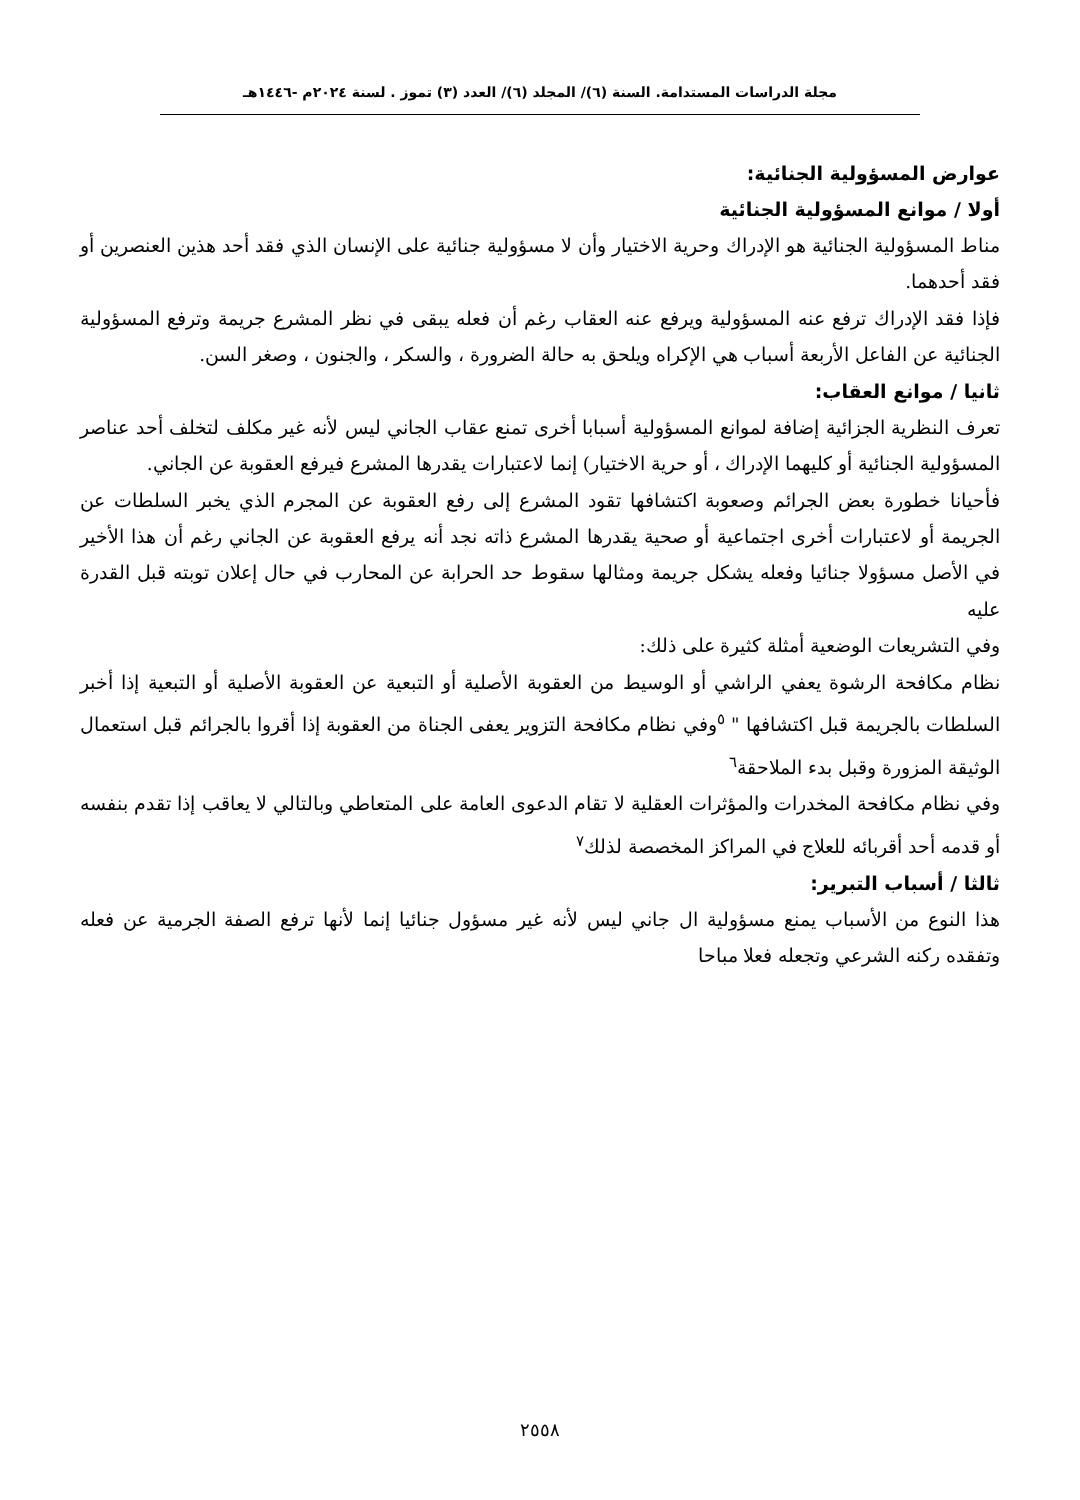مجلة الدراسات المستدامة. السنة (٦)/ المجلد (٦)/ العدد (٣) تموز . لسنة ٢٠٢٤م -١٤٤٦هـ
عوارض المسؤولية الجنائية:
أولا / موانع المسؤولية الجنائية
مناط المسؤولية الجنائية هو الإدراك وحرية الاختيار وأن لا مسؤولية جنائية على الإنسان الذي فقد أحد هذين العنصرين أو فقد أحدهما.
فإذا فقد الإدراك ترفع عنه المسؤولية ويرفع عنه العقاب رغم أن فعله يبقى في نظر المشرع جريمة وترفع المسؤولية الجنائية عن الفاعل الأربعة أسباب هي الإكراه ويلحق به حالة الضرورة ، والسكر ، والجنون ، وصغر السن.
ثانيا / موانع العقاب:
تعرف النظرية الجزائية إضافة لموانع المسؤولية أسبابا أخرى تمنع عقاب الجاني ليس لأنه غير مكلف لتخلف أحد عناصر المسؤولية الجنائية أو كليهما الإدراك ، أو حرية الاختيار) إنما لاعتبارات يقدرها المشرع فيرفع العقوبة عن الجاني.
فأحيانا خطورة بعض الجرائم وصعوبة اكتشافها تقود المشرع إلى رفع العقوبة عن المجرم الذي يخبر السلطات عن الجريمة أو لاعتبارات أخرى اجتماعية أو صحية يقدرها المشرع ذاته نجد أنه يرفع العقوبة عن الجاني رغم أن هذا الأخير في الأصل مسؤولا جنائيا وفعله يشكل جريمة ومثالها سقوط حد الحرابة عن المحارب في حال إعلان توبته قبل القدرة عليه
وفي التشريعات الوضعية أمثلة كثيرة على ذلك:
نظام مكافحة الرشوة يعفي الراشي أو الوسيط من العقوبة الأصلية أو التبعية عن العقوبة الأصلية أو التبعية إذا أخبر السلطات بالجريمة قبل اكتشافها " <sup>٥</sup>وفي نظام مكافحة التزوير يعفى الجناة من العقوبة إذا أقروا بالجرائم قبل استعمال الوثيقة المزورة وقبل بدء الملاحقة<sup>٦</sup>
وفي نظام مكافحة المخدرات والمؤثرات العقلية لا تقام الدعوى العامة على المتعاطي وبالتالي لا يعاقب إذا تقدم بنفسه أو قدمه أحد أقربائه للعلاج في المراكز المخصصة لذلك<sup>٧</sup>
ثالثا / أسباب التبرير:
هذا النوع من الأسباب يمنع مسؤولية ال جاني ليس لأنه غير مسؤول جنائيا إنما لأنها ترفع الصفة الجرمية عن فعله وتفقده ركنه الشرعي وتجعله فعلا مباحا
٢٥٥٨